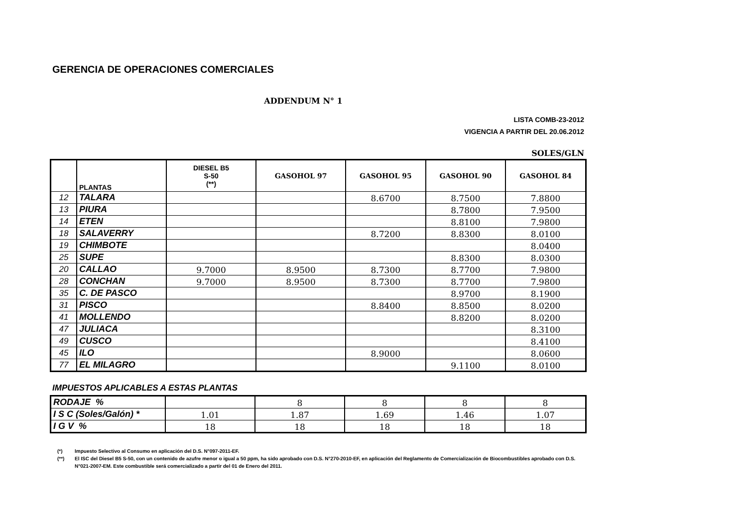GERENCIA DE OPERACIONES COMERCIALES
ADDENDUM N° 1
LISTA COMB-23-2012
VIGENCIA A PARTIR DEL 20.06.2012
SOLES/GLN
| | PLANTAS | DIESEL B5 S-50 (**) | GASOHOL 97 | GASOHOL 95 | GASOHOL 90 | GASOHOL 84 |
| --- | --- | --- | --- | --- | --- | --- |
| 12 | TALARA | | | 8.6700 | 8.7500 | 7.8800 |
| 13 | PIURA | | | | 8.7800 | 7.9500 |
| 14 | ETEN | | | | 8.8100 | 7.9800 |
| 18 | SALAVERRY | | | 8.7200 | 8.8300 | 8.0100 |
| 19 | CHIMBOTE | | | | | 8.0400 |
| 25 | SUPE | | | | 8.8300 | 8.0300 |
| 20 | CALLAO | 9.7000 | 8.9500 | 8.7300 | 8.7700 | 7.9800 |
| 28 | CONCHAN | 9.7000 | 8.9500 | 8.7300 | 8.7700 | 7.9800 |
| 35 | C. DE PASCO | | | | 8.9700 | 8.1900 |
| 31 | PISCO | | | 8.8400 | 8.8500 | 8.0200 |
| 41 | MOLLENDO | | | | 8.8200 | 8.0200 |
| 47 | JULIACA | | | | | 8.3100 |
| 49 | CUSCO | | | | | 8.4100 |
| 45 | ILO | | | 8.9000 | | 8.0600 |
| 77 | EL MILAGRO | | | | 9.1100 | 8.0100 |
IMPUESTOS APLICABLES A ESTAS PLANTAS
| RODAJE % | | 8 | 8 | 8 | 8 |
| I S C (Soles/Galón) * | 1.01 | 1.87 | 1.69 | 1.46 | 1.07 |
| I G V % | 18 | 18 | 18 | 18 | 18 |
(*) Impuesto Selectivo al Consumo en aplicación del D.S. N°097-2011-EF.
(**) El ISC del Diesel B5 S-50, con un contenido de azufre menor o igual a 50 ppm, ha sido aprobado con D.S. N°270-2010-EF, en aplicación del Reglamento de Comercialización de Biocombustibles aprobado con D.S. N°021-2007-EM. Este combustible será comercializado a partir del 01 de Enero del 2011.